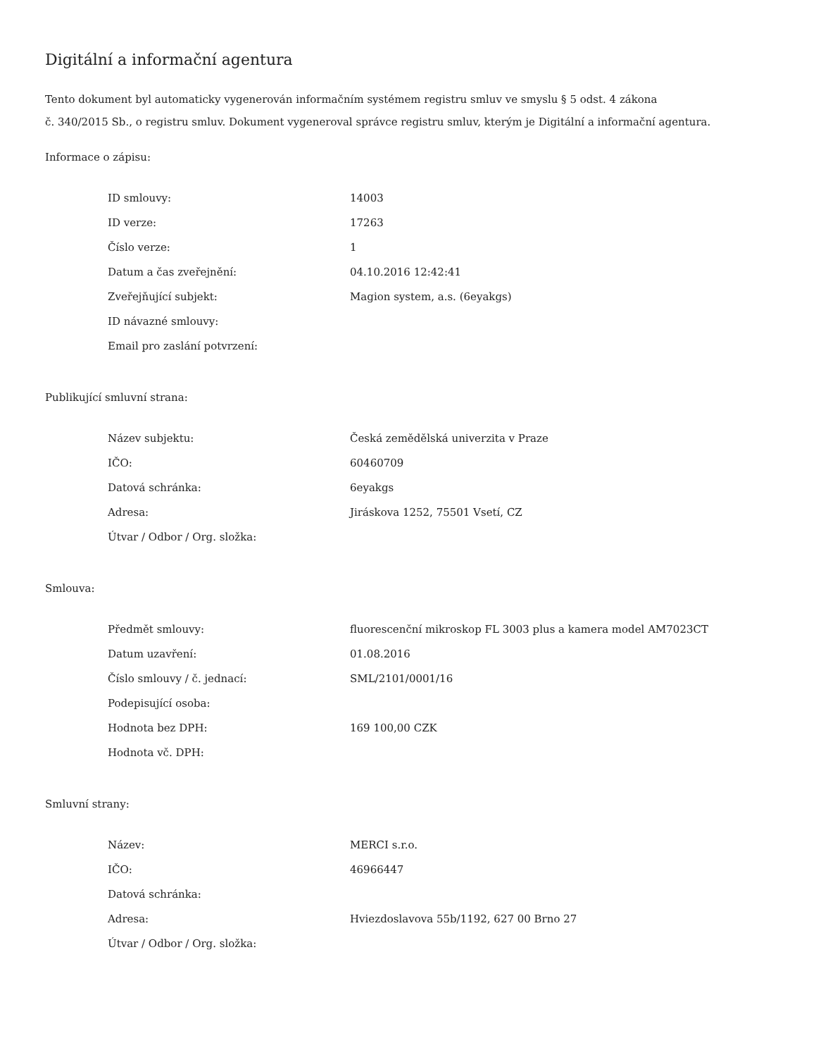Digitální a informační agentura
Tento dokument byl automaticky vygenerován informačním systémem registru smluv ve smyslu § 5 odst. 4 zákona
č. 340/2015 Sb., o registru smluv. Dokument vygeneroval správce registru smluv, kterým je Digitální a informační agentura.
Informace o zápisu:
| ID smlouvy: | 14003 |
| ID verze: | 17263 |
| Číslo verze: | 1 |
| Datum a čas zveřejnění: | 04.10.2016 12:42:41 |
| Zveřejňující subjekt: | Magion system, a.s. (6eyakgs) |
| ID návazné smlouvy: | |
| Email pro zaslání potvrzení: | |
Publikující smluvní strana:
| Název subjektu: | Česká zemědělská univerzita v Praze |
| IČO: | 60460709 |
| Datová schránka: | 6eyakgs |
| Adresa: | Jiráskova 1252, 75501 Vsetí, CZ |
| Útvar / Odbor / Org. složka: | |
Smlouva:
| Předmět smlouvy: | fluorescenční mikroskop FL 3003 plus a kamera model AM7023CT |
| Datum uzavření: | 01.08.2016 |
| Číslo smlouvy / č. jednací: | SML/2101/0001/16 |
| Podepisující osoba: | |
| Hodnota bez DPH: | 169 100,00 CZK |
| Hodnota vč. DPH: | |
Smluvní strany:
| Název: | MERCI s.r.o. |
| IČO: | 46966447 |
| Datová schránka: | |
| Adresa: | Hviezdoslavova 55b/1192, 627 00 Brno 27 |
| Útvar / Odbor / Org. složka: | |